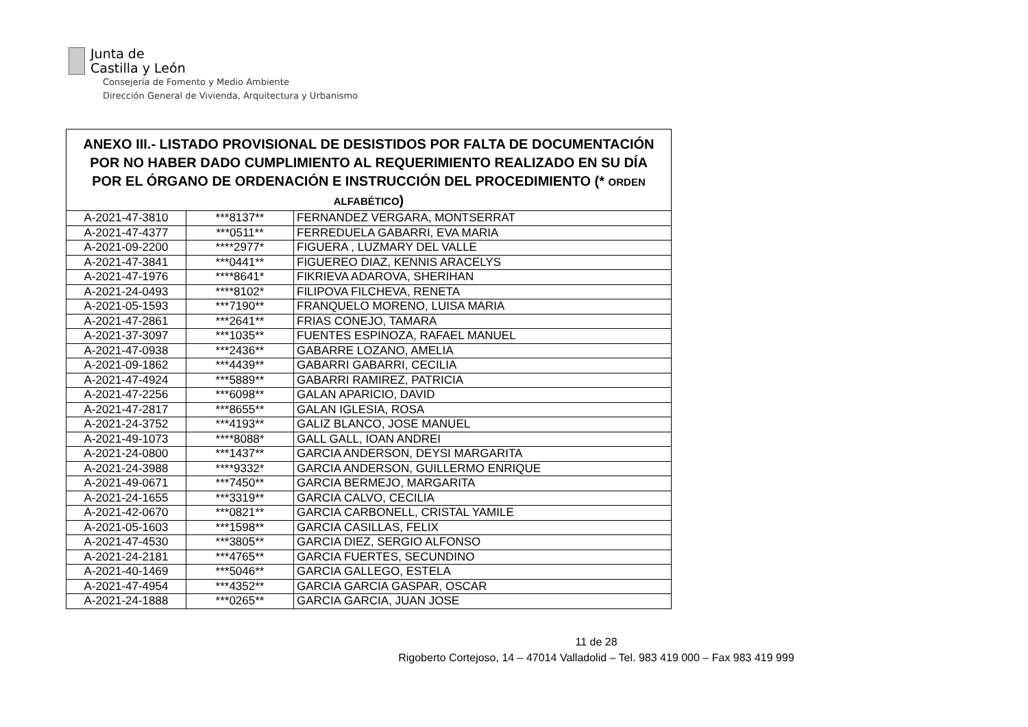Junta de
Castilla y León
Consejería de Fomento y Medio Ambiente
Dirección General de Vivienda, Arquitectura y Urbanismo
| ANEXO III.- LISTADO PROVISIONAL DE DESISTIDOS POR FALTA DE DOCUMENTACIÓN POR NO HABER DADO CUMPLIMIENTO AL REQUERIMIENTO REALIZADO EN SU DÍA POR EL ÓRGANO DE ORDENACIÓN E INSTRUCCIÓN DEL PROCEDIMIENTO (* ORDEN ALFABÉTICO ) | | |
| --- | --- | --- |
| A-2021-47-3810 | ***8137** | FERNANDEZ VERGARA, MONTSERRAT |
| A-2021-47-4377 | ***0511** | FERREDUELA GABARRI, EVA MARIA |
| A-2021-09-2200 | ****2977* | FIGUERA , LUZMARY DEL VALLE |
| A-2021-47-3841 | ***0441** | FIGUEREO DIAZ, KENNIS ARACELYS |
| A-2021-47-1976 | ****8641* | FIKRIEVA ADAROVA, SHERIHAN |
| A-2021-24-0493 | ****8102* | FILIPOVA FILCHEVA, RENETA |
| A-2021-05-1593 | ***7190** | FRANQUELO MORENO, LUISA MARIA |
| A-2021-47-2861 | ***2641** | FRIAS CONEJO, TAMARA |
| A-2021-37-3097 | ***1035** | FUENTES ESPINOZA, RAFAEL MANUEL |
| A-2021-47-0938 | ***2436** | GABARRE LOZANO, AMELIA |
| A-2021-09-1862 | ***4439** | GABARRI GABARRI, CECILIA |
| A-2021-47-4924 | ***5889** | GABARRI RAMIREZ, PATRICIA |
| A-2021-47-2256 | ***6098** | GALAN APARICIO, DAVID |
| A-2021-47-2817 | ***8655** | GALAN IGLESIA, ROSA |
| A-2021-24-3752 | ***4193** | GALIZ BLANCO, JOSE MANUEL |
| A-2021-49-1073 | ****8088* | GALL GALL, IOAN ANDREI |
| A-2021-24-0800 | ***1437** | GARCIA ANDERSON, DEYSI MARGARITA |
| A-2021-24-3988 | ****9332* | GARCIA ANDERSON, GUILLERMO ENRIQUE |
| A-2021-49-0671 | ***7450** | GARCIA BERMEJO, MARGARITA |
| A-2021-24-1655 | ***3319** | GARCIA CALVO, CECILIA |
| A-2021-42-0670 | ***0821** | GARCIA CARBONELL, CRISTAL YAMILE |
| A-2021-05-1603 | ***1598** | GARCIA CASILLAS, FELIX |
| A-2021-47-4530 | ***3805** | GARCIA DIEZ, SERGIO ALFONSO |
| A-2021-24-2181 | ***4765** | GARCIA FUERTES, SECUNDINO |
| A-2021-40-1469 | ***5046** | GARCIA GALLEGO, ESTELA |
| A-2021-47-4954 | ***4352** | GARCIA GARCIA GASPAR, OSCAR |
| A-2021-24-1888 | ***0265** | GARCIA GARCIA, JUAN JOSE |
11 de 28
Rigoberto Cortejoso, 14 – 47014 Valladolid – Tel. 983 419 000 – Fax 983 419 999